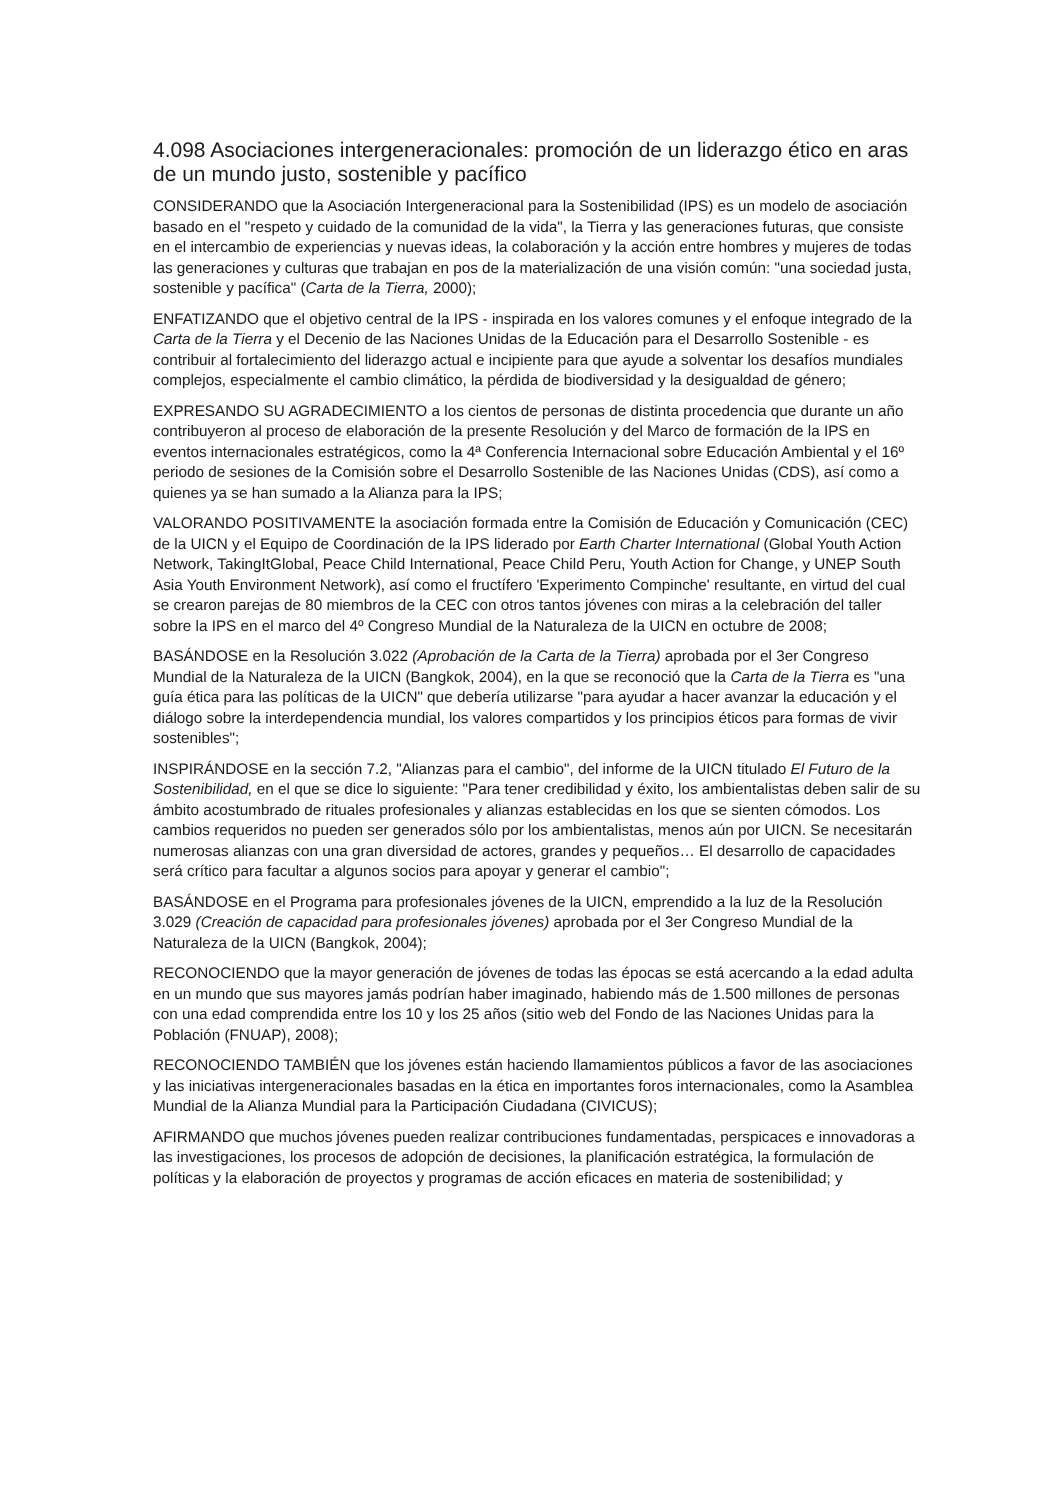4.098 Asociaciones intergeneracionales: promoción de un liderazgo ético en aras de un mundo justo, sostenible y pacífico
CONSIDERANDO que la Asociación Intergeneracional para la Sostenibilidad (IPS) es un modelo de asociación basado en el "respeto y cuidado de la comunidad de la vida", la Tierra y las generaciones futuras, que consiste en el intercambio de experiencias y nuevas ideas, la colaboración y la acción entre hombres y mujeres de todas las generaciones y culturas que trabajan en pos de la materialización de una visión común: "una sociedad justa, sostenible y pacífica" (Carta de la Tierra, 2000);
ENFATIZANDO que el objetivo central de la IPS - inspirada en los valores comunes y el enfoque integrado de la Carta de la Tierra y el Decenio de las Naciones Unidas de la Educación para el Desarrollo Sostenible - es contribuir al fortalecimiento del liderazgo actual e incipiente para que ayude a solventar los desafíos mundiales complejos, especialmente el cambio climático, la pérdida de biodiversidad y la desigualdad de género;
EXPRESANDO SU AGRADECIMIENTO a los cientos de personas de distinta procedencia que durante un año contribuyeron al proceso de elaboración de la presente Resolución y del Marco de formación de la IPS en eventos internacionales estratégicos, como la 4ª Conferencia Internacional sobre Educación Ambiental y el 16º periodo de sesiones de la Comisión sobre el Desarrollo Sostenible de las Naciones Unidas (CDS), así como a quienes ya se han sumado a la Alianza para la IPS;
VALORANDO POSITIVAMENTE la asociación formada entre la Comisión de Educación y Comunicación (CEC) de la UICN y el Equipo de Coordinación de la IPS liderado por Earth Charter International (Global Youth Action Network, TakingItGlobal, Peace Child International, Peace Child Peru, Youth Action for Change, y UNEP South Asia Youth Environment Network), así como el fructífero 'Experimento Compinche' resultante, en virtud del cual se crearon parejas de 80 miembros de la CEC con otros tantos jóvenes con miras a la celebración del taller sobre la IPS en el marco del 4º Congreso Mundial de la Naturaleza de la UICN en octubre de 2008;
BASÁNDOSE en la Resolución 3.022 (Aprobación de la Carta de la Tierra) aprobada por el 3er Congreso Mundial de la Naturaleza de la UICN (Bangkok, 2004), en la que se reconoció que la Carta de la Tierra es "una guía ética para las políticas de la UICN" que debería utilizarse "para ayudar a hacer avanzar la educación y el diálogo sobre la interdependencia mundial, los valores compartidos y los principios éticos para formas de vivir sostenibles";
INSPIRÁNDOSE en la sección 7.2, "Alianzas para el cambio", del informe de la UICN titulado El Futuro de la Sostenibilidad, en el que se dice lo siguiente: "Para tener credibilidad y éxito, los ambientalistas deben salir de su ámbito acostumbrado de rituales profesionales y alianzas establecidas en los que se sienten cómodos. Los cambios requeridos no pueden ser generados sólo por los ambientalistas, menos aún por UICN. Se necesitarán numerosas alianzas con una gran diversidad de actores, grandes y pequeños… El desarrollo de capacidades será crítico para facultar a algunos socios para apoyar y generar el cambio";
BASÁNDOSE en el Programa para profesionales jóvenes de la UICN, emprendido a la luz de la Resolución 3.029 (Creación de capacidad para profesionales jóvenes) aprobada por el 3er Congreso Mundial de la Naturaleza de la UICN (Bangkok, 2004);
RECONOCIENDO que la mayor generación de jóvenes de todas las épocas se está acercando a la edad adulta en un mundo que sus mayores jamás podrían haber imaginado, habiendo más de 1.500 millones de personas con una edad comprendida entre los 10 y los 25 años (sitio web del Fondo de las Naciones Unidas para la Población (FNUAP), 2008);
RECONOCIENDO TAMBIÉN que los jóvenes están haciendo llamamientos públicos a favor de las asociaciones y las iniciativas intergeneracionales basadas en la ética en importantes foros internacionales, como la Asamblea Mundial de la Alianza Mundial para la Participación Ciudadana (CIVICUS);
AFIRMANDO que muchos jóvenes pueden realizar contribuciones fundamentadas, perspicaces e innovadoras a las investigaciones, los procesos de adopción de decisiones, la planificación estratégica, la formulación de políticas y la elaboración de proyectos y programas de acción eficaces en materia de sostenibilidad; y